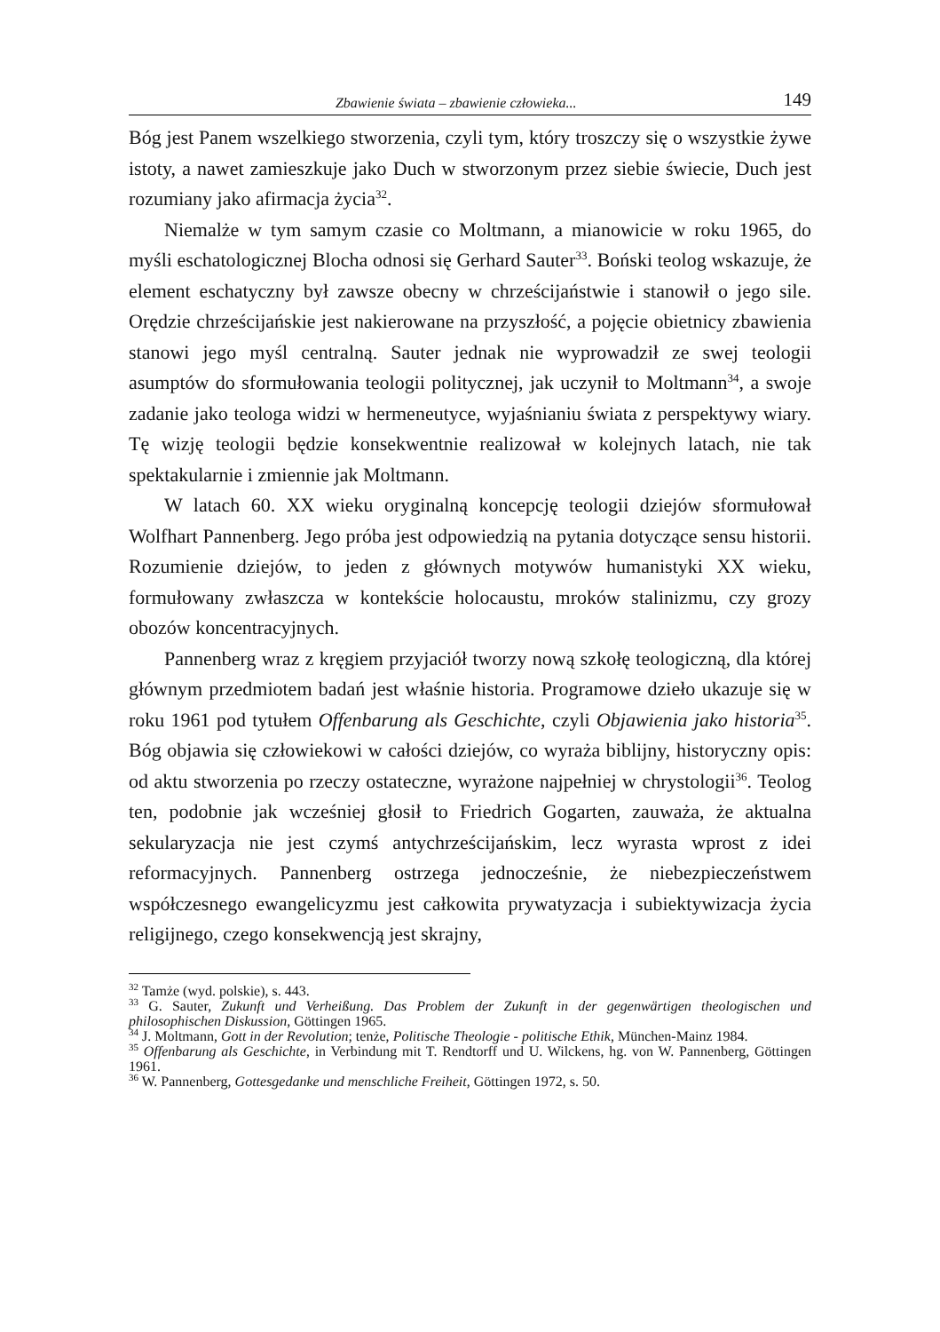Zbawienie świata – zbawienie człowieka... 149
Bóg jest Panem wszelkiego stworzenia, czyli tym, który troszczy się o wszystkie żywe istoty, a nawet zamieszkuje jako Duch w stworzonym przez siebie świecie, Duch jest rozumiany jako afirmacja życia<sup>32</sup>.
Niemalże w tym samym czasie co Moltmann, a mianowicie w roku 1965, do myśli eschatologicznej Blocha odnosi się Gerhard Sauter<sup>33</sup>. Boński teolog wskazuje, że element eschatyczny był zawsze obecny w chrześcijaństwie i stanowił o jego sile. Orędzie chrześcijańskie jest nakierowane na przyszłość, a pojęcie obietnicy zbawienia stanowi jego myśl centralną. Sauter jednak nie wyprowadził ze swej teologii asumptów do sformułowania teologii politycznej, jak uczynił to Moltmann<sup>34</sup>, a swoje zadanie jako teologa widzi w hermeneutyce, wyjaśnianiu świata z perspektywy wiary. Tę wizję teologii będzie konsekwentnie realizował w kolejnych latach, nie tak spektakularnie i zmiennie jak Moltmann.
W latach 60. XX wieku oryginalną koncepcję teologii dziejów sformułował Wolfhart Pannenberg. Jego próba jest odpowiedzią na pytania dotyczące sensu historii. Rozumienie dziejów, to jeden z głównych motywów humanistyki XX wieku, formułowany zwłaszcza w kontekście holocaustu, mroków stalinizmu, czy grozy obozów koncentracyjnych.
Pannenberg wraz z kręgiem przyjaciół tworzy nową szkołę teologiczną, dla której głównym przedmiotem badań jest właśnie historia. Programowe dzieło ukazuje się w roku 1961 pod tytułem Offenbarung als Geschichte, czyli Objawienia jako historia<sup>35</sup>. Bóg objawia się człowiekowi w całości dziejów, co wyraża biblijny, historyczny opis: od aktu stworzenia po rzeczy ostateczne, wyrażone najpełniej w chrystologii<sup>36</sup>. Teolog ten, podobnie jak wcześniej głosił to Friedrich Gogarten, zauważa, że aktualna sekularyzacja nie jest czymś antychrześcijańskim, lecz wyrasta wprost z idei reformacyjnych. Pannenberg ostrzega jednocześnie, że niebezpieczeństwem współczesnego ewangelicyzmu jest całkowita prywatyzacja i subiektywizacja życia religijnego, czego konsekwencją jest skrajny,
<sup>32</sup> Tamże (wyd. polskie), s. 443.
<sup>33</sup> G. Sauter, Zukunft und Verheißung. Das Problem der Zukunft in der gegenwärtigen theologischen und philosophischen Diskussion, Göttingen 1965.
<sup>34</sup> J. Moltmann, Gott in der Revolution; tenże, Politische Theologie - politische Ethik, München-Mainz 1984.
<sup>35</sup> Offenbarung als Geschichte, in Verbindung mit T. Rendtorff und U. Wilckens, hg. von W. Pannenberg, Göttingen 1961.
<sup>36</sup> W. Pannenberg, Gottesgedanke und menschliche Freiheit, Göttingen 1972, s. 50.